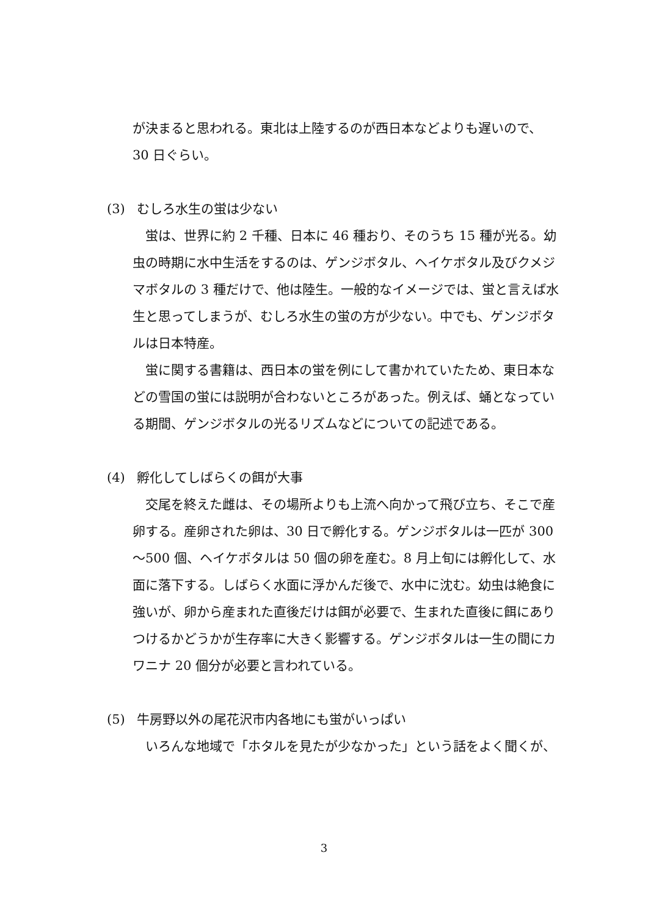が決まると思われる。東北は上陸するのが西日本などよりも遅いので、
30 日ぐらい。
(3) むしろ水生の蛍は少ない
蛍は、世界に約 2 千種、日本に 46 種おり、そのうち 15 種が光る。幼虫の時期に水中生活をするのは、ゲンジボタル、ヘイケボタル及びクメジマボタルの 3 種だけで、他は陸生。一般的なイメージでは、蛍と言えば水生と思ってしまうが、むしろ水生の蛍の方が少ない。中でも、ゲンジボタルは日本特産。
蛍に関する書籍は、西日本の蛍を例にして書かれていたため、東日本などの雪国の蛍には説明が合わないところがあった。例えば、蛹となっている期間、ゲンジボタルの光るリズムなどについての記述である。
(4) 孵化してしばらくの餌が大事
交尾を終えた雌は、その場所よりも上流へ向かって飛び立ち、そこで産卵する。産卵された卵は、30 日で孵化する。ゲンジボタルは一匹が 300 ～500 個、ヘイケボタルは 50 個の卵を産む。8 月上旬には孵化して、水面に落下する。しばらく水面に浮かんだ後で、水中に沈む。幼虫は絶食に強いが、卵から産まれた直後だけは餌が必要で、生まれた直後に餌にありつけるかどうかが生存率に大きく影響する。ゲンジボタルは一生の間にカワニナ 20 個分が必要と言われている。
(5) 牛房野以外の尾花沢市内各地にも蛍がいっぱい
いろんな地域で「ホタルを見たが少なかった」という話をよく聞くが、
3